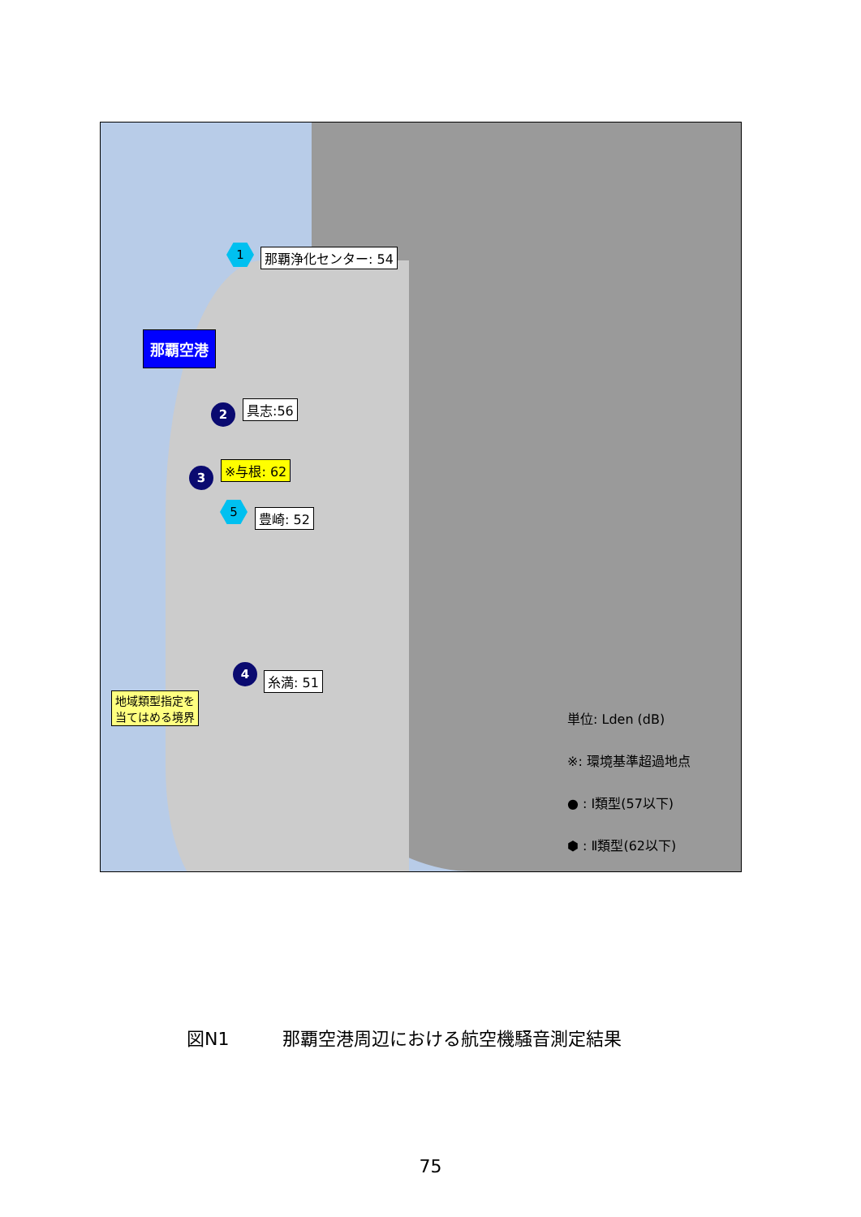1 那覇浄化センター: 54
那覇空港
2 具志:56
3 ※与根: 62
5
豊崎: 52
4
糸満: 51
地域類型指定を
当てはめる境界
単位: Lden (dB)
※: 環境基準超過地点
● : Ⅰ類型(57以下)
⬢ : Ⅱ類型(62以下)
図N1　　　那覇空港周辺における航空機騒音測定結果
75